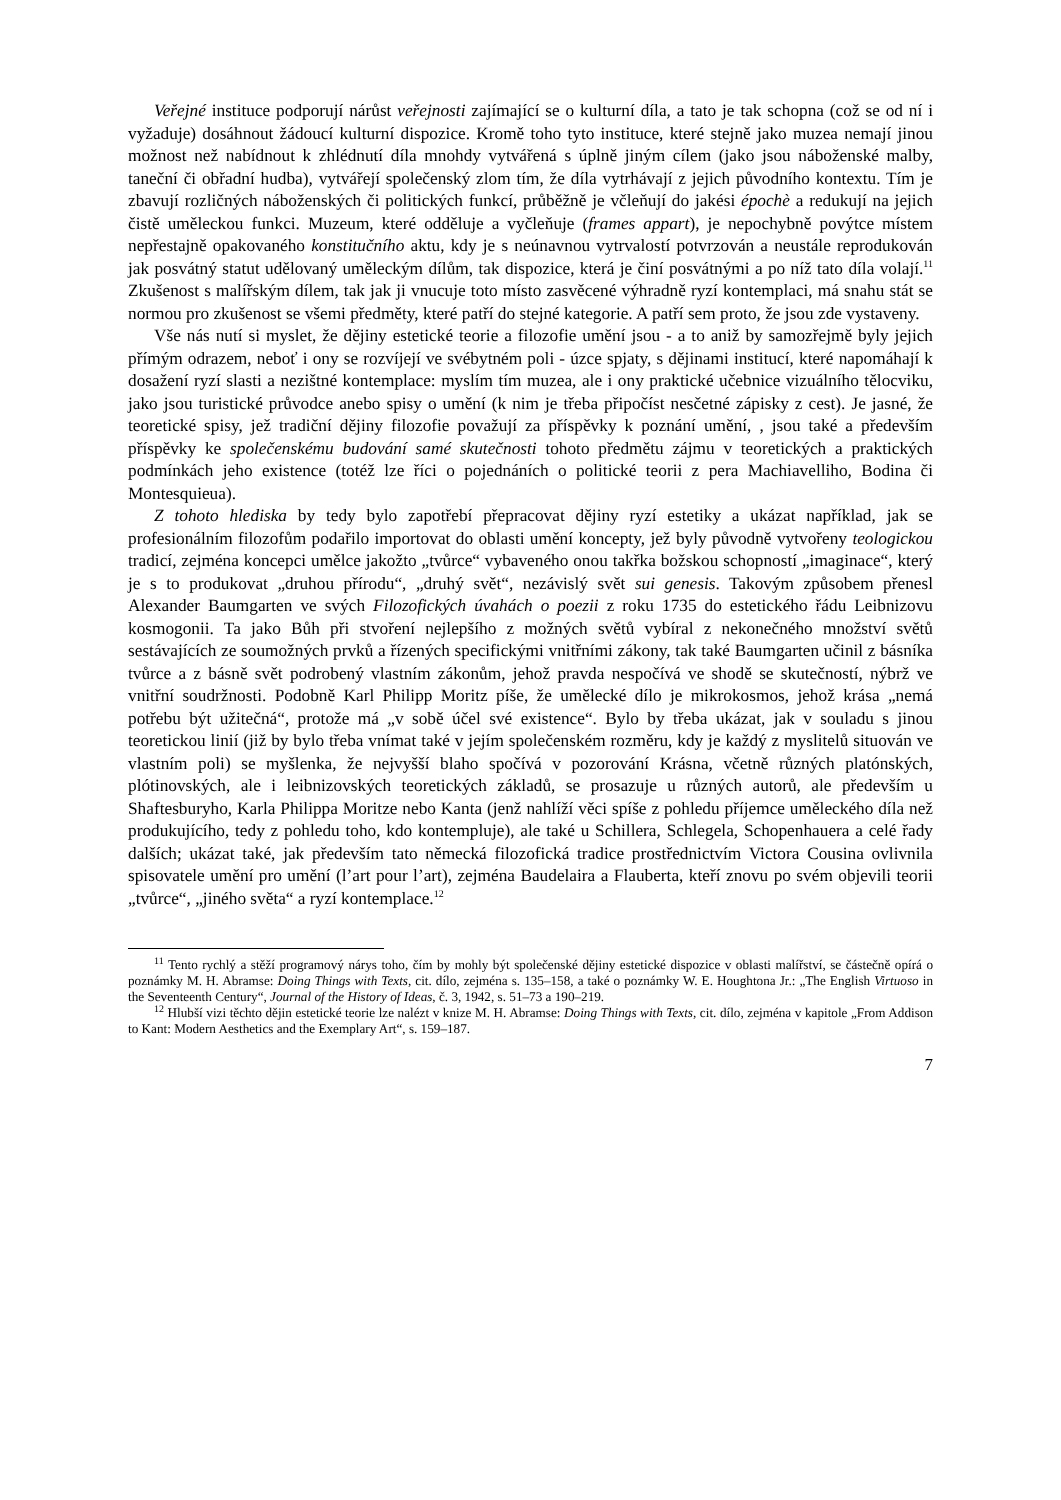Veřejné instituce podporují nárůst veřejnosti zajímající se o kulturní díla, a tato je tak schopna (což se od ní i vyžaduje) dosáhnout žádoucí kulturní dispozice. Kromě toho tyto instituce, které stejně jako muzea nemají jinou možnost než nabídnout k zhlédnutí díla mnohdy vytvářená s úplně jiným cílem (jako jsou náboženské malby, taneční či obřadní hudba), vytvářejí společenský zlom tím, že díla vytrhávají z jejich původního kontextu. Tím je zbavují rozličných náboženských či politických funkcí, průběžně je včleňují do jakési épochè a redukují na jejich čistě uměleckou funkci. Muzeum, které odděluje a vyčleňuje (frames appart), je nepochybně povýtce místem nepřestajně opakovaného konstitučního aktu, kdy je s neúnavnou vytrvalostí potvrzován a neustále reprodukován jak posvátný statut udělovaný uměleckým dílům, tak dispozice, která je činí posvátnými a po níž tato díla volají.<sup>11</sup> Zkušenost s malířským dílem, tak jak ji vnucuje toto místo zasvěcené výhradně ryzí kontemplaci, má snahu stát se normou pro zkušenost se všemi předměty, které patří do stejné kategorie. A patří sem proto, že jsou zde vystaveny.
Vše nás nutí si myslet, že dějiny estetické teorie a filozofie umění jsou - a to aniž by samozřejmě byly jejich přímým odrazem, neboť i ony se rozvíjejí ve svébytném poli - úzce spjaty, s dějinami institucí, které napomáhají k dosažení ryzí slasti a nezištné kontemplace: myslím tím muzea, ale i ony praktické učebnice vizuálního tělocviku, jako jsou turistické průvodce anebo spisy o umění (k nim je třeba připočíst nesčetné zápisky z cest). Je jasné, že teoretické spisy, jež tradiční dějiny filozofie považují za příspěvky k poznání umění, , jsou také a především příspěvky ke společenskému budování samé skutečnosti tohoto předmětu zájmu v teoretických a praktických podmínkách jeho existence (totéž lze říci o pojednáních o politické teorii z pera Machiavelliho, Bodina či Montesquieua).
Z tohoto hlediska by tedy bylo zapotřebí přepracovat dějiny ryzí estetiky a ukázat například, jak se profesionálním filozofům podařilo importovat do oblasti umění koncepty, jež byly původně vytvořeny teologickou tradicí, zejména koncepci umělce jakožto „tvůrce“ vybaveného onou takřka božskou schopností „imaginace“, který je s to produkovat „druhou přírodu“, „druhý svět“, nezávislý svět sui genesis. Takovým způsobem přenesl Alexander Baumgarten ve svých Filozofických úvahách o poezii z roku 1735 do estetického řádu Leibnizovu kosmogonii. Ta jako Bůh při stvoření nejlepšího z možných světů vybíral z nekonečného množství světů sestávajících ze soumožných prvků a řízených specifickými vnitřními zákony, tak také Baumgarten učinil z básníka tvůrce a z básně svět podrobený vlastním zákonům, jehož pravda nespočívá ve shodě se skutečností, nýbrž ve vnitřní soudržnosti. Podobně Karl Philipp Moritz píše, že umělecké dílo je mikrokosmos, jehož krása „nemá potřebu být užitečná“, protože má „v sobě účel své existence“. Bylo by třeba ukázat, jak v souladu s jinou teoretickou linií (již by bylo třeba vnímat také v jejím společenském rozměru, kdy je každý z myslitelů situován ve vlastním poli) se myšlenka, že nejvyšší blaho spočívá v pozorování Krásna, včetně různých platónských, plótinovských, ale i leibnizovských teoretických základů, se prosazuje u různých autorů, ale především u Shaftesburyho, Karla Philippa Moritze nebo Kanta (jenž nahlíží věci spíše z pohledu příjemce uměleckého díla než produkujícího, tedy z pohledu toho, kdo kontempluje), ale také u Schillera, Schlegela, Schopenhauera a celé řady dalších; ukázat také, jak především tato německá filozofická tradice prostřednictvím Victora Cousina ovlivnila spisovatele umění pro umění (l’art pour l’art), zejména Baudelaira a Flauberta, kteří znovu po svém objevili teorii „tvůrce“, „jiného světa“ a ryzí kontemplace.<sup>12</sup>
<sup>11</sup> Tento rychlý a stěží programový nárys toho, čím by mohly být společenské dějiny estetické dispozice v oblasti malířství, se částečně opírá o poznámky M. H. Abramse: Doing Things with Texts, cit. dílo, zejména s. 135–158, a také o poznámky W. E. Houghtona Jr.: „The English Virtuoso in the Seventeenth Century“, Journal of the History of Ideas, č. 3, 1942, s. 51–73 a 190–219.
<sup>12</sup> Hlubší vizi těchto dějin estetické teorie lze nalézt v knize M. H. Abramse: Doing Things with Texts, cit. dílo, zejména v kapitole „From Addison to Kant: Modern Aesthetics and the Exemplary Art“, s. 159–187.
7